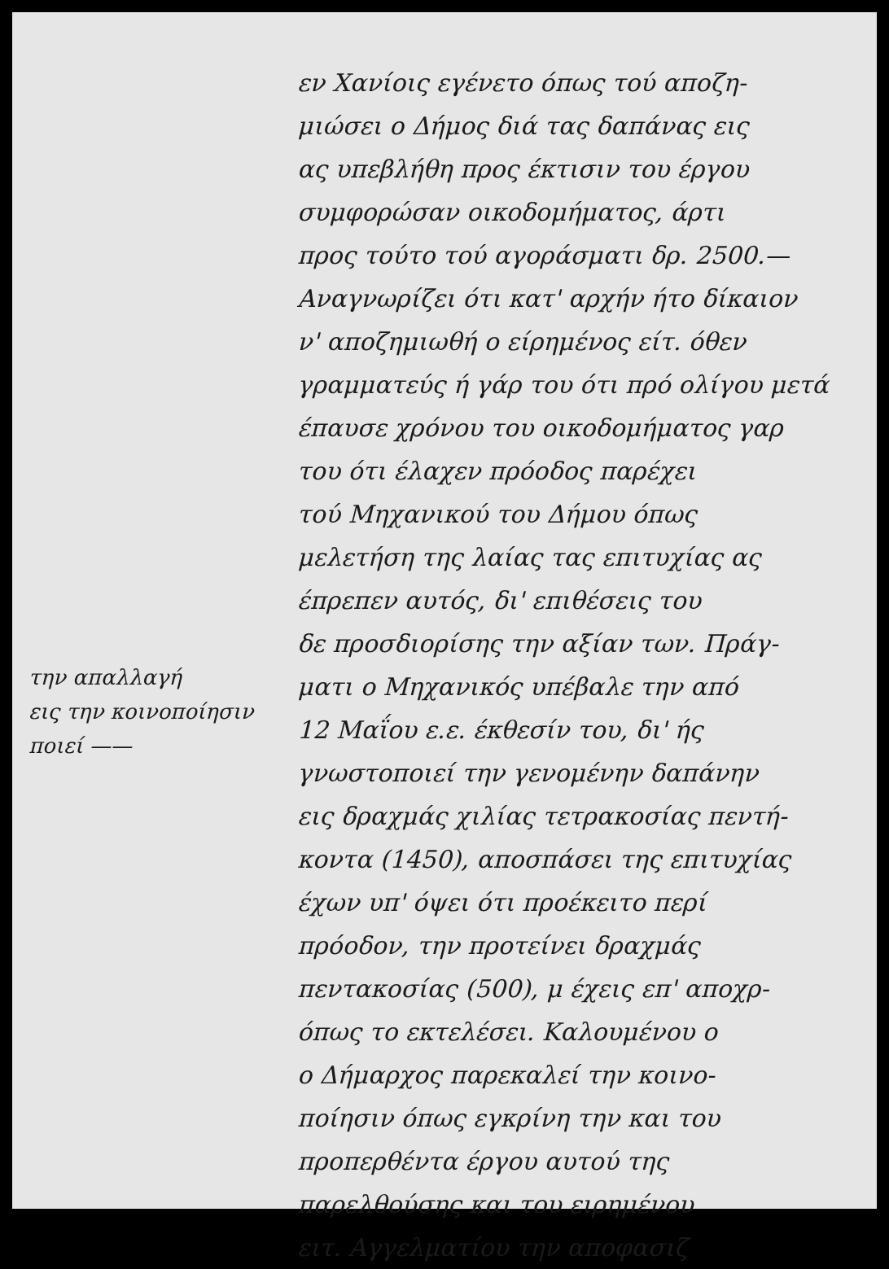την απαλλαγή
εις την κοινοποίησιν
ποιεί ——
εν Χανίοις εγένετο όπως τού αποζη-
μιώσει ο Δήμος διά τας δαπάνας εις
ας υπεβλήθη προς έκτισιν του έργου
συμφορώσαν οικοδομήματος, άρτι
προς τούτο τού αγοράσματι δρ. 2500.—
Αναγνωρίζει ότι κατ' αρχήν ήτο δίκαιον
ν' αποζημιωθή ο είρημένος είτ. όθεν
γραμματεύς ή γάρ του ότι πρό ολίγου μετά
έπαυσε χρόνου του οικοδομήματος γαρ
του ότι έλαχεν πρόοδος παρέχει
τού Μηχανικού του Δήμου όπως
μελετήση της λαίας τας επιτυχίας ας
έπρεπεν αυτός, δι' επιθέσεις του
δε προσδιορίσης την αξίαν των. Πράγ-
ματι ο Μηχανικός υπέβαλε την από
12 Μαΐου ε.ε. έκθεσίν του, δι' ής
γνωστοποιεί την γενομένην δαπάνην
εις δραχμάς χιλίας τετρακοσίας πεντή-
κοντα (1450), αποσπάσει της επιτυχίας
έχων υπ' όψει ότι προέκειτο περί
πρόοδον, την προτείνει δραχμάς
πεντακοσίας (500), μ έχεις επ' αποχρ-
όπως το εκτελέσει. Καλουμένου ο
ο Δήμαρχος παρεκαλεί την κοινο-
ποίησιν όπως εγκρίνη την και του
προπερθέντα έργου αυτού της
παρελθούσης και του ειρημένου
ειτ. Αγγελματίου την αποφασιζ